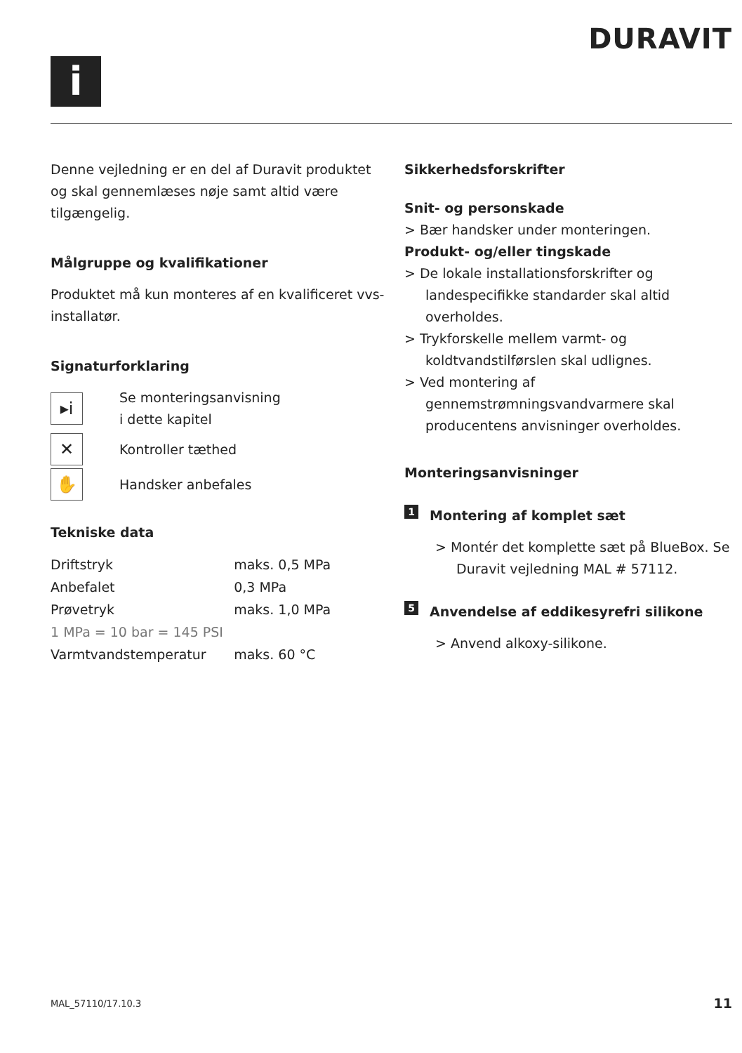i
DURAVIT
Denne vejledning er en del af Duravit produktet og skal gennemlæses nøje samt altid være tilgængelig.
Målgruppe og kvalifikationer
Produktet må kun monteres af en kvalificeret vvs-installatør.
Signaturforklaring
▸i
Se monteringsanvisning
i dette kapitel
✕
Kontroller tæthed
✋
Handsker anbefales
Tekniske data
| Driftstryk | maks. 0,5 MPa |
| Anbefalet | 0,3 MPa |
| Prøvetryk | maks. 1,0 MPa |
| 1 MPa = 10 bar = 145 PSI | |
| Varmtvandstemperatur | maks. 60 °C |
Sikkerhedsforskrifter
Snit- og personskade
> Bær handsker under monteringen.
Produkt- og/eller tingskade
> De lokale installationsforskrifter og landespecifikke standarder skal altid overholdes.
> Trykforskelle mellem varmt- og koldtvandstilførslen skal udlignes.
> Ved montering af gennemstrømningsvandvarmere skal producentens anvisninger overholdes.
Monteringsanvisninger
1 Montering af komplet sæt
> Montér det komplette sæt på BlueBox. Se Duravit vejledning MAL # 57112.
5 Anvendelse af eddikesyrefri silikone
> Anvend alkoxy-silikone.
MAL_57110/17.10.3 11